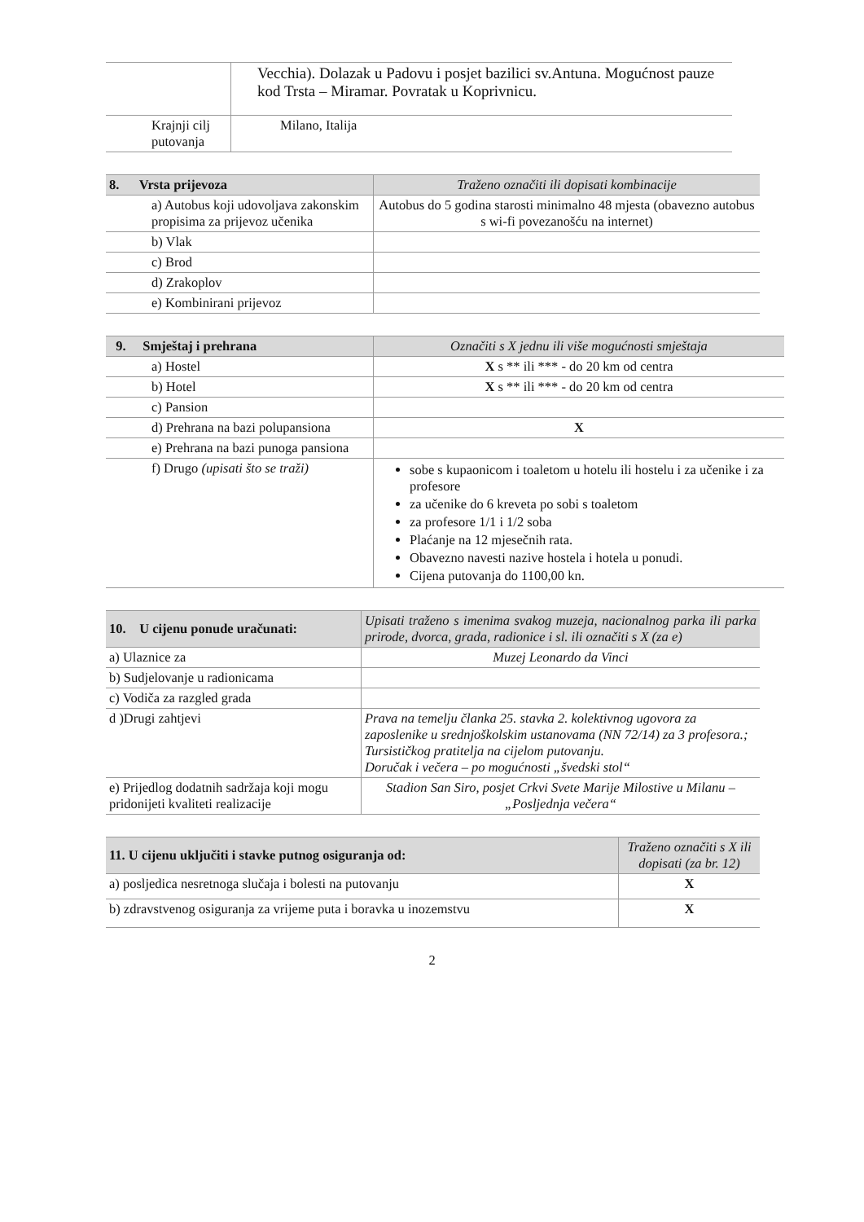| | Vecchia). Dolazak u Padovu i posjet bazilici sv.Antuna. Mogućnost pauze kod Trsta – Miramar. Povratak u Koprivnicu. |
| Krajnji cilj putovanja | Milano, Italija |
| 8. Vrsta prijevoza | Traženo označiti ili dopisati kombinacije |
| --- | --- |
| a) Autobus koji udovoljava zakonskim propisima za prijevoz učenika | Autobus do 5 godina starosti minimalno 48 mjesta (obavezno autobus s wi-fi povezanošću na internet) |
| b) Vlak | |
| c) Brod | |
| d) Zrakoplov | |
| e) Kombinirani prijevoz | |
| 9. Smještaj i prehrana | Označiti s X jednu ili više mogućnosti smještaja |
| --- | --- |
| a) Hostel | X s ** ili *** - do 20 km od centra |
| b) Hotel | X s ** ili *** - do 20 km od centra |
| c) Pansion | |
| d) Prehrana na bazi polupansiona | X |
| e) Prehrana na bazi punoga pansiona | |
| f) Drugo (upisati što se traži) | sobe s kupaonicom i toaletom u hotelu ili hostelu i za učenike i za profesore za učenike do 6 kreveta po sobi s toaletom za profesore 1/1 i 1/2 soba Plaćanje na 12 mjesečnih rata. Obavezno navesti nazive hostela i hotela u ponudi. Cijena putovanja do 1100,00 kn. |
| 10. U cijenu ponude uračunati: | Upisati traženo s imenima svakog muzeja, nacionalnog parka ili parka prirode, dvorca, grada, radionice i sl. ili označiti s X (za e) |
| --- | --- |
| a) Ulaznice za | Muzej Leonardo da Vinci |
| b) Sudjelovanje u radionicama | |
| c) Vodiča za razgled grada | |
| d )Drugi zahtjevi | Prava na temelju članka 25. stavka 2. kolektivnog ugovora za zaposlenike u srednjoškolskim ustanovama (NN 72/14) za 3 profesora.; Tursističkog pratitelja na cijelom putovanju. Doručak i večera – po mogućnosti „švedski stol“ |
| e) Prijedlog dodatnih sadržaja koji mogu pridonijeti kvaliteti realizacije | Stadion San Siro, posjet Crkvi Svete Marije Milostive u Milanu – „Posljednja večera“ |
| 11. U cijenu uključiti i stavke putnog osiguranja od: | Traženo označiti s X ili dopisati (za br. 12) |
| --- | --- |
| a) posljedica nesretnoga slučaja i bolesti na putovanju | X |
| b) zdravstvenog osiguranja za vrijeme puta i boravka u inozemstvu | X |
2